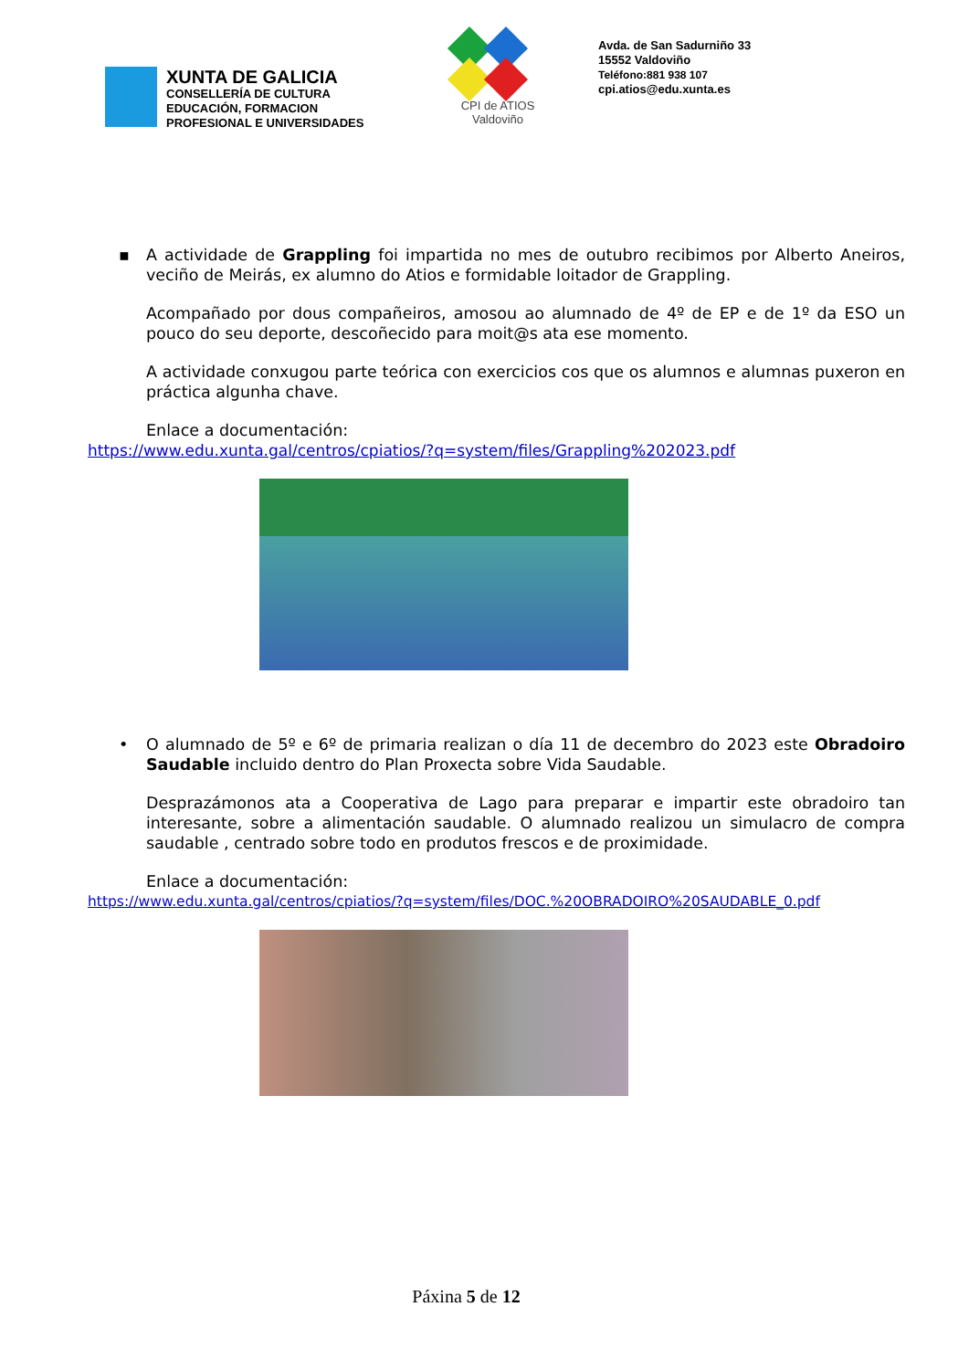XUNTA DE GALICIA
CONSELLERÍA DE CULTURA
EDUCACIÓN, FORMACION
PROFESIONAL E UNIVERSIDADES
CPI de ATIOS
Valdoviño
Avda. de San Sadurniño 33
15552 Valdoviño
Teléfono:881 938 107
cpi.atios@edu.xunta.es
▪
A actividade de Grappling foi impartida no mes de outubro recibimos por Alberto Aneiros, veciño de Meirás, ex alumno do Atios e formidable loitador de Grappling.
Acompañado por dous compañeiros, amosou ao alumnado de 4º de EP e de 1º da ESO un pouco do seu deporte, descoñecido para moit@s ata ese momento.
A actividade conxugou parte teórica con exercicios cos que os alumnos e alumnas puxeron en práctica algunha chave.
Enlace a documentación:
https://www.edu.xunta.gal/centros/cpiatios/?q=system/files/Grappling%202023.pdf
•
O alumnado de 5º e 6º de primaria realizan o día 11 de decembro do 2023 este Obradoiro Saudable incluido dentro do Plan Proxecta sobre Vida Saudable.
Desprazámonos ata a Cooperativa de Lago para preparar e impartir este obradoiro tan interesante, sobre a alimentación saudable. O alumnado realizou un simulacro de compra saudable , centrado sobre todo en produtos frescos e de proximidade.
Enlace a documentación:
https://www.edu.xunta.gal/centros/cpiatios/?q=system/files/DOC.%20OBRADOIRO%20SAUDABLE_0.pdf
Páxina 5 de 12